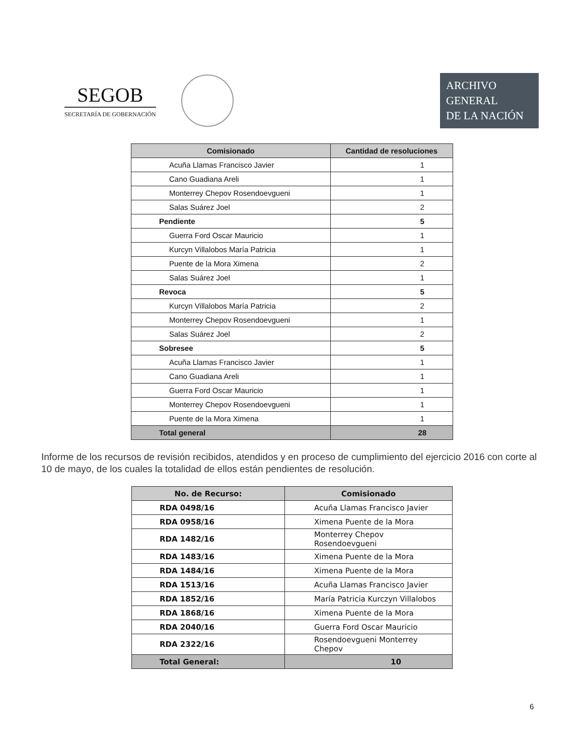SEGOB
SECRETARÍA DE GOBERNACIÓN
ARCHIVO
GENERAL
DE LA NACIÓN
| Comisionado | Cantidad de resoluciones |
| --- | --- |
| Acuña Llamas Francisco Javier | 1 |
| Cano Guadiana Areli | 1 |
| Monterrey Chepov Rosendoevgueni | 1 |
| Salas Suárez Joel | 2 |
| Pendiente | 5 |
| Guerra Ford Oscar Mauricio | 1 |
| Kurcyn Villalobos María Patricia | 1 |
| Puente de la Mora Ximena | 2 |
| Salas Suárez Joel | 1 |
| Revoca | 5 |
| Kurcyn Villalobos María Patricia | 2 |
| Monterrey Chepov Rosendoevgueni | 1 |
| Salas Suárez Joel | 2 |
| Sobresee | 5 |
| Acuña Llamas Francisco Javier | 1 |
| Cano Guadiana Areli | 1 |
| Guerra Ford Oscar Mauricio | 1 |
| Monterrey Chepov Rosendoevgueni | 1 |
| Puente de la Mora Ximena | 1 |
| Total general | 28 |
Informe de los recursos de revisión recibidos, atendidos y en proceso de cumplimiento del ejercicio 2016 con corte al 10 de mayo, de los cuales la totalidad de ellos están pendientes de resolución.
| No. de Recurso: | Comisionado |
| --- | --- |
| RDA 0498/16 | Acuña Llamas Francisco Javier |
| RDA 0958/16 | Ximena Puente de la Mora |
| RDA 1482/16 | Monterrey Chepov Rosendoevgueni |
| RDA 1483/16 | Ximena Puente de la Mora |
| RDA 1484/16 | Ximena Puente de la Mora |
| RDA 1513/16 | Acuña Llamas Francisco Javier |
| RDA 1852/16 | María Patricia Kurczyn Villalobos |
| RDA 1868/16 | Ximena Puente de la Mora |
| RDA 2040/16 | Guerra Ford Oscar Mauricio |
| RDA 2322/16 | Rosendoevgueni Monterrey Chepov |
| Total General: | 10 |
6